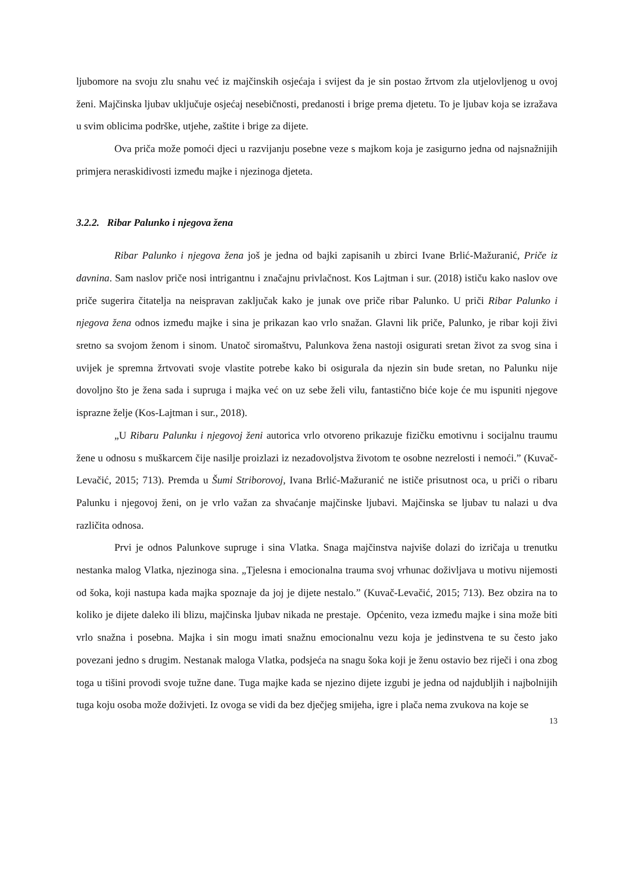ljubomore na svoju zlu snahu već iz majčinskih osjećaja i svijest da je sin postao žrtvom zla utjelovljenog u ovoj ženi. Majčinska ljubav uključuje osjećaj nesebičnosti, predanosti i brige prema djetetu. To je ljubav koja se izražava u svim oblicima podrške, utjehe, zaštite i brige za dijete.
Ova priča može pomoći djeci u razvijanju posebne veze s majkom koja je zasigurno jedna od najsnažnijih primjera neraskidivosti između majke i njezinoga djeteta.
3.2.2. Ribar Palunko i njegova žena
Ribar Palunko i njegova žena još je jedna od bajki zapisanih u zbirci Ivane Brlić-Mažuranić, Priče iz davnina. Sam naslov priče nosi intrigantnu i značajnu privlačnost. Kos Lajtman i sur. (2018) ističu kako naslov ove priče sugerira čitatelja na neispravan zaključak kako je junak ove priče ribar Palunko. U priči Ribar Palunko i njegova žena odnos između majke i sina je prikazan kao vrlo snažan. Glavni lik priče, Palunko, je ribar koji živi sretno sa svojom ženom i sinom. Unatoč siromaštvu, Palunkova žena nastoji osigurati sretan život za svog sina i uvijek je spremna žrtvovati svoje vlastite potrebe kako bi osigurala da njezin sin bude sretan, no Palunku nije dovoljno što je žena sada i supruga i majka već on uz sebe želi vilu, fantastično biće koje će mu ispuniti njegove isprazne želje (Kos-Lajtman i sur., 2018).
„U Ribaru Palunku i njegovoj ženi autorica vrlo otvoreno prikazuje fizičku emotivnu i socijalnu traumu žene u odnosu s muškarcem čije nasilje proizlazi iz nezadovoljstva životom te osobne nezrelosti i nemoći.” (Kuvač-Levačić, 2015; 713). Premda u Šumi Striborovoj, Ivana Brlić-Mažuranić ne ističe prisutnost oca, u priči o ribaru Palunku i njegovoj ženi, on je vrlo važan za shvaćanje majčinske ljubavi. Majčinska se ljubav tu nalazi u dva različita odnosa.
Prvi je odnos Palunkove supruge i sina Vlatka. Snaga majčinstva najviše dolazi do izričaja u trenutku nestanka malog Vlatka, njezinoga sina. „Tjelesna i emocionalna trauma svoj vrhunac doživljava u motivu nijemosti od šoka, koji nastupa kada majka spoznaje da joj je dijete nestalo.” (Kuvač-Levačić, 2015; 713). Bez obzira na to koliko je dijete daleko ili blizu, majčinska ljubav nikada ne prestaje. Općenito, veza između majke i sina može biti vrlo snažna i posebna. Majka i sin mogu imati snažnu emocionalnu vezu koja je jedinstvena te su često jako povezani jedno s drugim. Nestanak maloga Vlatka, podsjeća na snagu šoka koji je ženu ostavio bez riječi i ona zbog toga u tišini provodi svoje tužne dane. Tuga majke kada se njezino dijete izgubi je jedna od najdubljih i najbolnijih tuga koju osoba može doživjeti. Iz ovoga se vidi da bez dječjeg smijeha, igre i plača nema zvukova na koje se
13